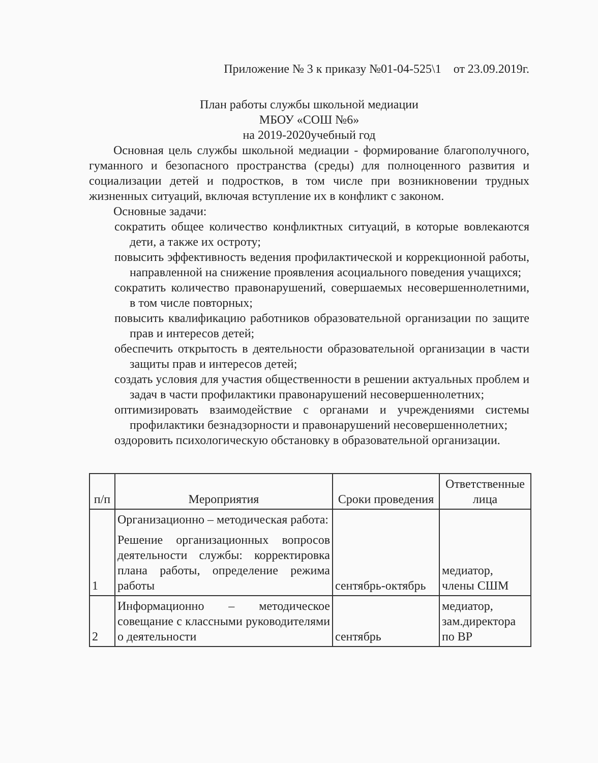Приложение № 3 к приказу №01-04-525\1 от 23.09.2019г.
План работы службы школьной медиации
МБОУ «СОШ №6»
на 2019-2020учебный год
Основная цель службы школьной медиации - формирование благополучного, гуманного и безопасного пространства (среды) для полноценного развития и социализации детей и подростков, в том числе при возникновении трудных жизненных ситуаций, включая вступление их в конфликт с законом.
Основные задачи:
сократить общее количество конфликтных ситуаций, в которые вовлекаются дети, а также их остроту;
повысить эффективность ведения профилактической и коррекционной работы, направленной на снижение проявления асоциального поведения учащихся;
сократить количество правонарушений, совершаемых несовершеннолетними, в том числе повторных;
повысить квалификацию работников образовательной организации по защите прав и интересов детей;
обеспечить открытость в деятельности образовательной организации в части защиты прав и интересов детей;
создать условия для участия общественности в решении актуальных проблем и задач в части профилактики правонарушений несовершеннолетних;
оптимизировать взаимодействие с органами и учреждениями системы профилактики безнадзорности и правонарушений несовершеннолетних;
оздоровить психологическую обстановку в образовательной организации.
| п/п | Мероприятия | Сроки проведения | Ответственные лица |
| --- | --- | --- | --- |
| 1 | Организационно – методическая работа: Решение организационных вопросов деятельности службы: корректировка плана работы, определение режима работы | сентябрь-октябрь | медиатор, члены СШМ |
| 2 | Информационно – методическое совещание с классными руководителями о деятельности | сентябрь | медиатор, зам.директора по ВР |